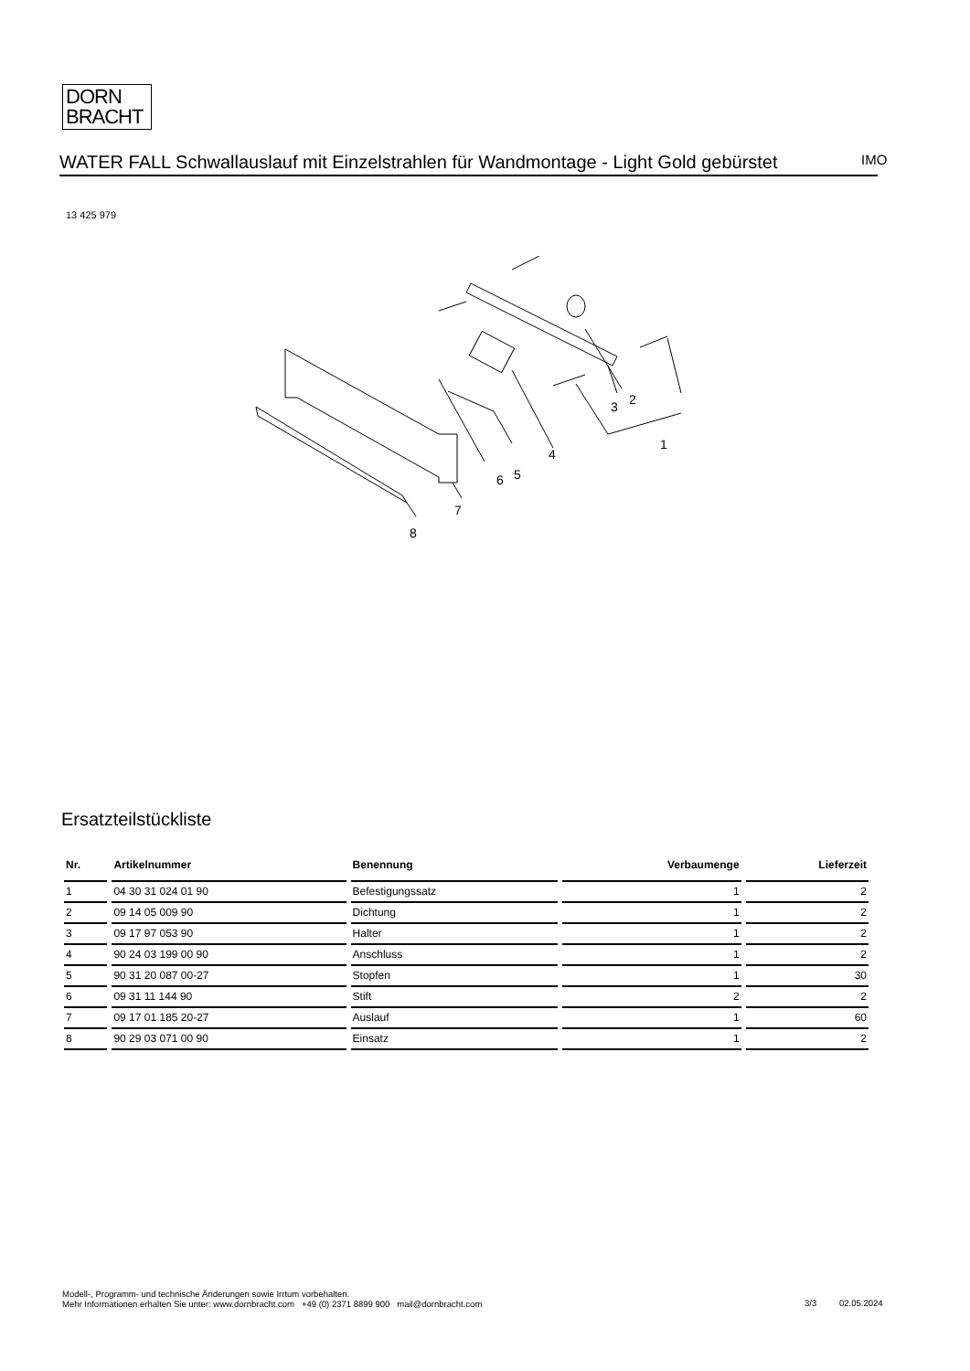DORN
BRACHT
WATER FALL Schwallauslauf mit Einzelstrahlen für Wandmontage - Light Gold gebürstet
IMO
13 425 979
3
2
1
4
5
6
7
8
Ersatzteilstückliste
| Nr. | Artikelnummer | Benennung | Verbaumenge | Lieferzeit |
| --- | --- | --- | --- | --- |
| 1 | 04 30 31 024 01 90 | Befestigungssatz | 1 | 2 |
| 2 | 09 14 05 009 90 | Dichtung | 1 | 2 |
| 3 | 09 17 97 053 90 | Halter | 1 | 2 |
| 4 | 90 24 03 199 00 90 | Anschluss | 1 | 2 |
| 5 | 90 31 20 087 00-27 | Stopfen | 1 | 30 |
| 6 | 09 31 11 144 90 | Stift | 2 | 2 |
| 7 | 09 17 01 185 20-27 | Auslauf | 1 | 60 |
| 8 | 90 29 03 071 00 90 | Einsatz | 1 | 2 |
Modell-, Programm- und technische Änderungen sowie Irrtum vorbehalten.
Mehr Informationen erhalten Sie unter: www.dornbracht.com +49 (0) 2371 8899 900 mail@dornbracht.com
3/3 02.05.2024